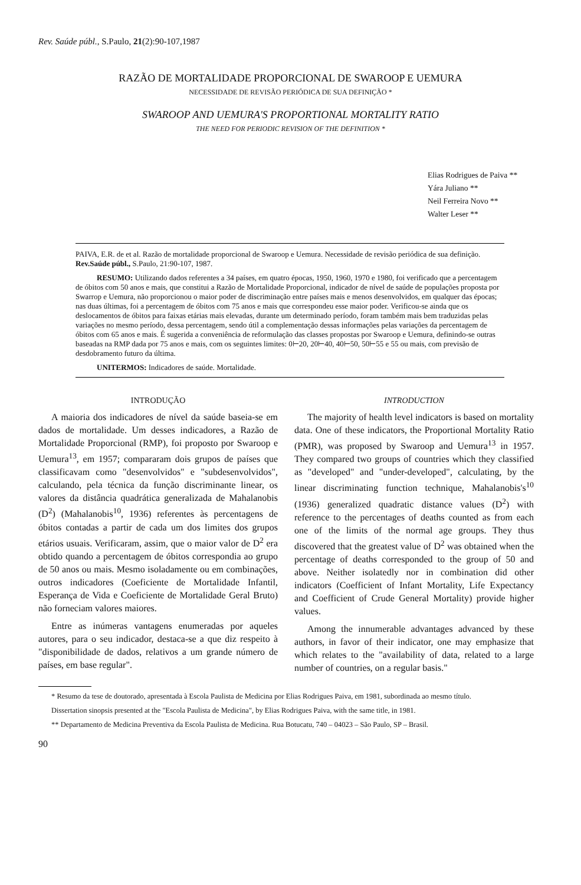Rev. Saúde públ., S.Paulo, 21(2):90-107,1987
RAZÃO DE MORTALIDADE PROPORCIONAL DE SWAROOP E UEMURA
NECESSIDADE DE REVISÃO PERIÓDICA DE SUA DEFINIÇÃO *
SWAROOP AND UEMURA'S PROPORTIONAL MORTALITY RATIO
THE NEED FOR PERIODIC REVISION OF THE DEFINITION *
Elias Rodrigues de Paiva **
Yára Juliano **
Neil Ferreira Novo **
Walter Leser **
PAIVA, E.R. de et al. Razão de mortalidade proporcional de Swaroop e Uemura. Necessidade de revisão periódica de sua definição. Rev.Saúde públ., S.Paulo, 21:90-107, 1987.
RESUMO: Utilizando dados referentes a 34 países, em quatro épocas, 1950, 1960, 1970 e 1980, foi verificado que a percentagem de óbitos com 50 anos e mais, que constitui a Razão de Mortalidade Proporcional, indicador de nível de saúde de populações proposta por Swarrop e Uemura, não proporcionou o maior poder de discriminação entre países mais e menos desenvolvidos, em qualquer das épocas; nas duas últimas, foi a percentagem de óbitos com 75 anos e mais que correspondeu esse maior poder. Verificou-se ainda que os deslocamentos de óbitos para faixas etárias mais elevadas, durante um determinado período, foram também mais bem traduzidas pelas variações no mesmo período, dessa percentagem, sendo útil a complementação dessas informações pelas variações da percentagem de óbitos com 65 anos e mais. É sugerida a conveniência de reformulação das classes propostas por Swaroop e Uemura, definindo-se outras baseadas na RMP dada por 75 anos e mais, com os seguintes limites: 0⊢20, 20⊢40, 40⊢50, 50⊢55 e 55 ou mais, com previsão de desdobramento futuro da última.
UNITERMOS: Indicadores de saúde. Mortalidade.
INTRODUÇÃO
A maioria dos indicadores de nível da saúde baseia-se em dados de mortalidade. Um desses indicadores, a Razão de Mortalidade Proporcional (RMP), foi proposto por Swaroop e Uemura<sup>13</sup>, em 1957; compararam dois grupos de países que classificavam como "desenvolvidos" e "subdesenvolvidos", calculando, pela técnica da função discriminante linear, os valores da distância quadrática generalizada de Mahalanobis (D<sup>2</sup>) (Mahalanobis<sup>10</sup>, 1936) referentes às percentagens de óbitos contadas a partir de cada um dos limites dos grupos etários usuais. Verificaram, assim, que o maior valor de D<sup>2</sup> era obtido quando a percentagem de óbitos correspondia ao grupo de 50 anos ou mais. Mesmo isoladamente ou em combinações, outros indicadores (Coeficiente de Mortalidade Infantil, Esperança de Vida e Coeficiente de Mortalidade Geral Bruto) não forneciam valores maiores.
Entre as inúmeras vantagens enumeradas por aqueles autores, para o seu indicador, destaca-se a que diz respeito à "disponibilidade de dados, relativos a um grande número de países, em base regular".
INTRODUCTION
The majority of health level indicators is based on mortality data. One of these indicators, the Proportional Mortality Ratio (PMR), was proposed by Swaroop and Uemura<sup>13</sup> in 1957. They compared two groups of countries which they classified as "developed" and "under-developed", calculating, by the linear discriminating function technique, Mahalanobis's<sup>10</sup> (1936) generalized quadratic distance values (D<sup>2</sup>) with reference to the percentages of deaths counted as from each one of the limits of the normal age groups. They thus discovered that the greatest value of D<sup>2</sup> was obtained when the percentage of deaths corresponded to the group of 50 and above. Neither isolatedly nor in combination did other indicators (Coefficient of Infant Mortality, Life Expectancy and Coefficient of Crude General Mortality) provide higher values.
Among the innumerable advantages advanced by these authors, in favor of their indicator, one may emphasize that which relates to the "availability of data, related to a large number of countries, on a regular basis."
* Resumo da tese de doutorado, apresentada à Escola Paulista de Medicina por Elias Rodrigues Paiva, em 1981, subordinada ao mesmo título.
Dissertation sinopsis presented at the "Escola Paulista de Medicina", by Elias Rodrigues Paiva, with the same title, in 1981.
** Departamento de Medicina Preventiva da Escola Paulista de Medicina. Rua Botucatu, 740 – 04023 – São Paulo, SP – Brasil.
90